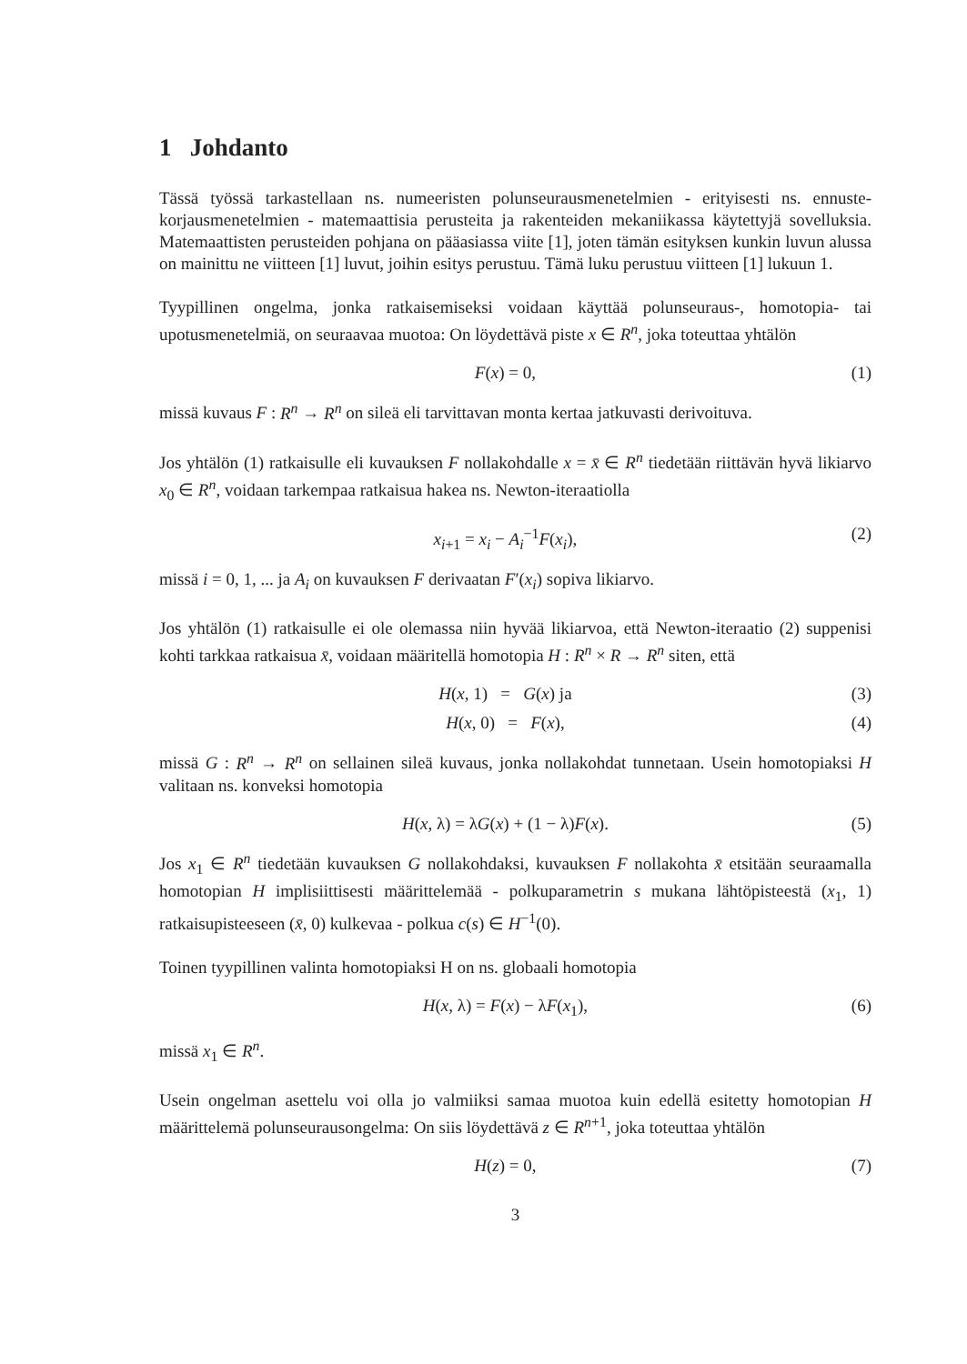1 Johdanto
Tässä työssä tarkastellaan ns. numeeristen polunseurausmenetelmien - erityisesti ns. ennuste-korjausmenetelmien - matemaattisia perusteita ja rakenteiden mekaniikassa käytettyjä sovelluksia. Matemaattisten perusteiden pohjana on pääasiassa viite [1], joten tämän esityksen kunkin luvun alussa on mainittu ne viitteen [1] luvut, joihin esitys perustuu. Tämä luku perustuu viitteen [1] lukuun 1.
Tyypillinen ongelma, jonka ratkaisemiseksi voidaan käyttää polunseuraus-, homotopia- tai upotusmenetelmiä, on seuraavaa muotoa: On löydettävä piste x ∈ R<sup>n</sup>, joka toteuttaa yhtälön
F(x) = 0, (1)
missä kuvaus F : R<sup>n</sup> → R<sup>n</sup> on sileä eli tarvittavan monta kertaa jatkuvasti derivoituva.
Jos yhtälön (1) ratkaisulle eli kuvauksen F nollakohdalle x = x̄ ∈ R<sup>n</sup> tiedetään riittävän hyvä likiarvo x<sub>0</sub> ∈ R<sup>n</sup>, voidaan tarkempaa ratkaisua hakea ns. Newton-iteraatiolla
x<sub>i+1</sub> = x<sub>i</sub> − A<sub>i</sub><sup>−1</sup>F(x<sub>i</sub>), (2)
missä i = 0, 1, ... ja A<sub>i</sub> on kuvauksen F derivaatan F′(x<sub>i</sub>) sopiva likiarvo.
Jos yhtälön (1) ratkaisulle ei ole olemassa niin hyvää likiarvoa, että Newton-iteraatio (2) suppenisi kohti tarkkaa ratkaisua x̄, voidaan määritellä homotopia H : R<sup>n</sup> × R → R<sup>n</sup> siten, että
H(x, 1) = G(x) ja (3)
H(x, 0) = F(x), (4)
missä G : R<sup>n</sup> → R<sup>n</sup> on sellainen sileä kuvaus, jonka nollakohdat tunnetaan. Usein homotopiaksi H valitaan ns. konveksi homotopia
H(x, λ) = λG(x) + (1 − λ)F(x). (5)
Jos x<sub>1</sub> ∈ R<sup>n</sup> tiedetään kuvauksen G nollakohdaksi, kuvauksen F nollakohta x̄ etsitään seuraamalla homotopian H implisiittisesti määrittelemää - polkuparametrin s mukana lähtöpisteestä (x<sub>1</sub>, 1) ratkaisupisteeseen (x̄, 0) kulkevaa - polkua c(s) ∈ H<sup>−1</sup>(0).
Toinen tyypillinen valinta homotopiaksi H on ns. globaali homotopia
H(x, λ) = F(x) − λF(x<sub>1</sub>), (6)
missä x<sub>1</sub> ∈ R<sup>n</sup>.
Usein ongelman asettelu voi olla jo valmiiksi samaa muotoa kuin edellä esitetty homotopian H määrittelemä polunseurausongelma: On siis löydettävä z ∈ R<sup>n+1</sup>, joka toteuttaa yhtälön
H(z) = 0, (7)
3